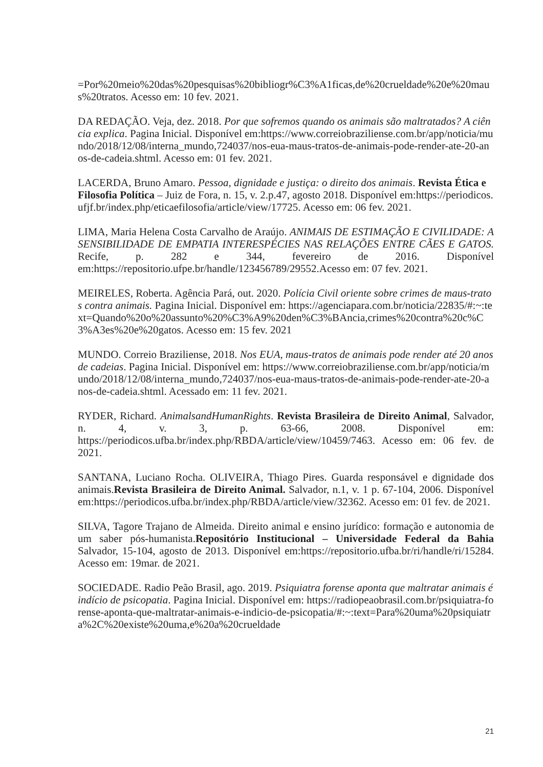=Por%20meio%20das%20pesquisas%20bibliogr%C3%A1ficas,de%20crueldade%20e%20maus%20tratos. Acesso em: 10 fev. 2021.
DA REDAÇÃO. Veja, dez. 2018. Por que sofremos quando os animais são maltratados? A ciência explica. Pagina Inicial. Disponível em:https://www.correiobraziliense.com.br/app/noticia/mundo/2018/12/08/interna_mundo,724037/nos-eua-maus-tratos-de-animais-pode-render-ate-20-anos-de-cadeia.shtml. Acesso em: 01 fev. 2021.
LACERDA, Bruno Amaro. Pessoa, dignidade e justiça: o direito dos animais. Revista Ética e Filosofia Política – Juiz de Fora, n. 15, v. 2.p.47, agosto 2018. Disponível em:https://periodicos.ufjf.br/index.php/eticaefilosofia/article/view/17725. Acesso em: 06 fev. 2021.
LIMA, Maria Helena Costa Carvalho de Araújo. ANIMAIS DE ESTIMAÇÃO E CIVILIDADE: A SENSIBILIDADE DE EMPATIA INTERESPÉCIES NAS RELAÇÕES ENTRE CÃES E GATOS. Recife, p. 282 e 344, fevereiro de 2016. Disponível em:https://repositorio.ufpe.br/handle/123456789/29552.Acesso em: 07 fev. 2021.
MEIRELES, Roberta. Agência Pará, out. 2020. Polícia Civil oriente sobre crimes de maus-tratos contra animais. Pagina Inicial. Disponível em: https://agenciapara.com.br/noticia/22835/#:~:text=Quando%20o%20assunto%20%C3%A9%20den%C3%BAncia,crimes%20contra%20c%C3%A3es%20e%20gatos. Acesso em: 15 fev. 2021
MUNDO. Correio Braziliense, 2018. Nos EUA, maus-tratos de animais pode render até 20 anos de cadeias. Pagina Inicial. Disponível em: https://www.correiobraziliense.com.br/app/noticia/mundo/2018/12/08/interna_mundo,724037/nos-eua-maus-tratos-de-animais-pode-render-ate-20-anos-de-cadeia.shtml. Acessado em: 11 fev. 2021.
RYDER, Richard. AnimalsandHumanRights. Revista Brasileira de Direito Animal, Salvador, n. 4, v. 3, p. 63-66, 2008. Disponível em: https://periodicos.ufba.br/index.php/RBDA/article/view/10459/7463. Acesso em: 06 fev. de 2021.
SANTANA, Luciano Rocha. OLIVEIRA, Thiago Pires. Guarda responsável e dignidade dos animais.Revista Brasileira de Direito Animal. Salvador, n.1, v. 1 p. 67-104, 2006. Disponível em:https://periodicos.ufba.br/index.php/RBDA/article/view/32362. Acesso em: 01 fev. de 2021.
SILVA, Tagore Trajano de Almeida. Direito animal e ensino jurídico: formação e autonomia de um saber pós-humanista.Repositório Institucional – Universidade Federal da Bahia Salvador, 15-104, agosto de 2013. Disponível em:https://repositorio.ufba.br/ri/handle/ri/15284. Acesso em: 19mar. de 2021.
SOCIEDADE. Radio Peão Brasil, ago. 2019. Psiquiatra forense aponta que maltratar animais é indício de psicopatia. Pagina Inicial. Disponível em: https://radiopeaobrasil.com.br/psiquiatra-forense-aponta-que-maltratar-animais-e-indicio-de-psicopatia/#:~:text=Para%20uma%20psiquiatra%2C%20existe%20uma,e%20a%20crueldade
21